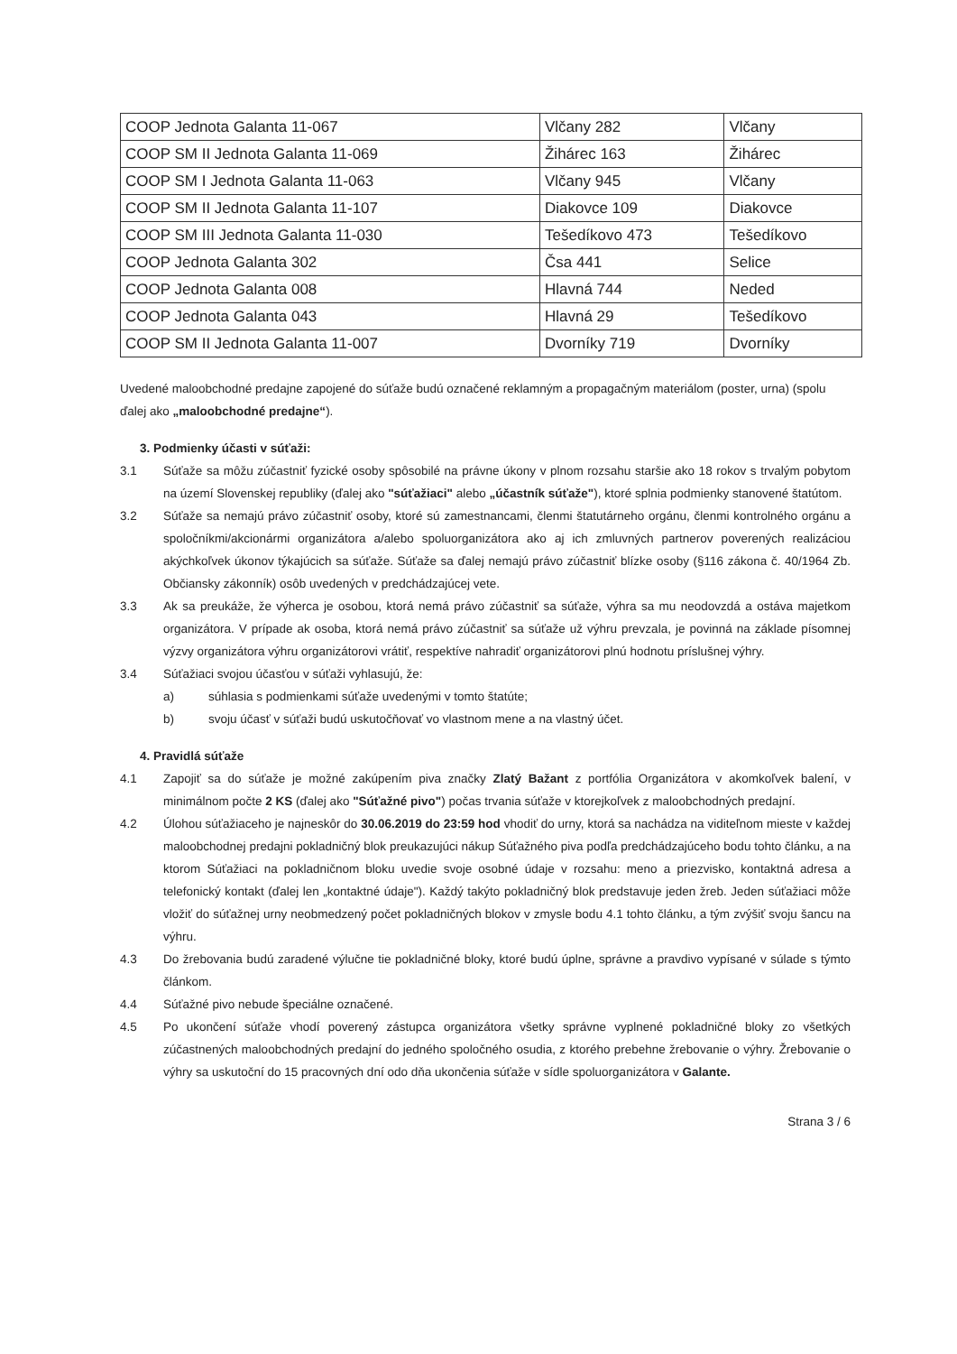| COOP Jednota Galanta 11-067 | Vlčany 282 | Vlčany |
| COOP SM II Jednota Galanta 11-069 | Žihárec 163 | Žihárec |
| COOP SM I Jednota Galanta 11-063 | Vlčany 945 | Vlčany |
| COOP SM II Jednota Galanta 11-107 | Diakovce 109 | Diakovce |
| COOP SM III Jednota Galanta 11-030 | Tešedíkovo 473 | Tešedíkovo |
| COOP Jednota Galanta 302 | Čsa 441 | Selice |
| COOP Jednota Galanta 008 | Hlavná 744 | Neded |
| COOP Jednota Galanta 043 | Hlavná 29 | Tešedíkovo |
| COOP SM II Jednota Galanta 11-007 | Dvorníky 719 | Dvorníky |
Uvedené maloobchodné predajne zapojené do súťaže budú označené reklamným a propagačným materiálom (poster, urna) (spolu ďalej ako „maloobchodné predajne“).
3. Podmienky účasti v súťaži:
3.1 Súťaže sa môžu zúčastniť fyzické osoby spôsobilé na právne úkony v plnom rozsahu staršie ako 18 rokov s trvalým pobytom na území Slovenskej republiky (ďalej ako "súťažiaci" alebo „účastník súťaže"), ktoré splnia podmienky stanovené štatútom.
3.2 Súťaže sa nemajú právo zúčastniť osoby, ktoré sú zamestnancami, členmi štatutárneho orgánu, členmi kontrolného orgánu a spoločníkmi/akcionármi organizátora a/alebo spoluorganizátora ako aj ich zmluvných partnerov poverených realizáciou akýchkoľvek úkonov týkajúcich sa súťaže. Súťaže sa ďalej nemajú právo zúčastniť blízke osoby (§116 zákona č. 40/1964 Zb. Občiansky zákonník) osôb uvedených v predchádzajúcej vete.
3.3 Ak sa preukáže, že výherca je osobou, ktorá nemá právo zúčastniť sa súťaže, výhra sa mu neodovzdá a ostáva majetkom organizátora. V prípade ak osoba, ktorá nemá právo zúčastniť sa súťaže už výhru prevzala, je povinná na základe písomnej výzvy organizátora výhru organizátorovi vrátiť, respektíve nahradiť organizátorovi plnú hodnotu príslušnej výhry.
3.4 Súťažiaci svojou účasťou v súťaži vyhlasujú, že:
a) súhlasia s podmienkami súťaže uvedenými v tomto štatúte;
b) svoju účasť v súťaži budú uskutočňovať vo vlastnom mene a na vlastný účet.
4. Pravidlá súťaže
4.1 Zapojiť sa do súťaže je možné zakúpením piva značky Zlatý Bažant z portfólia Organizátora v akomkoľvek balení, v minimálnom počte 2 KS (ďalej ako "Súťažné pivo") počas trvania súťaže v ktorejkoľvek z maloobchodných predajní.
4.2 Úlohou súťažiaceho je najneskôr do 30.06.2019 do 23:59 hod vhodiť do urny, ktorá sa nachádza na viditeľnom mieste v každej maloobchodnej predajni pokladničný blok preukazujúci nákup Súťažného piva podľa predchádzajúceho bodu tohto článku, a na ktorom Súťažiaci na pokladničnom bloku uvedie svoje osobné údaje v rozsahu: meno a priezvisko, kontaktná adresa a telefonický kontakt (ďalej len „kontaktné údaje"). Každý takýto pokladničný blok predstavuje jeden žreb. Jeden súťažiaci môže vložiť do súťažnej urny neobmedzený počet pokladničných blokov v zmysle bodu 4.1 tohto článku, a tým zvýšiť svoju šancu na výhru.
4.3 Do žrebovania budú zaradené výlučne tie pokladničné bloky, ktoré budú úplne, správne a pravdivo vypísané v súlade s týmto článkom.
4.4 Súťažné pivo nebude špeciálne označené.
4.5 Po ukončení súťaže vhodí poverený zástupca organizátora všetky správne vyplnené pokladničné bloky zo všetkých zúčastnených maloobchodných predajní do jedného spoločného osudia, z ktorého prebehne žrebovanie o výhry. Žrebovanie o výhry sa uskutoční do 15 pracovných dní odo dňa ukončenia súťaže v sídle spoluorganizátora v Galante.
Strana 3 / 6